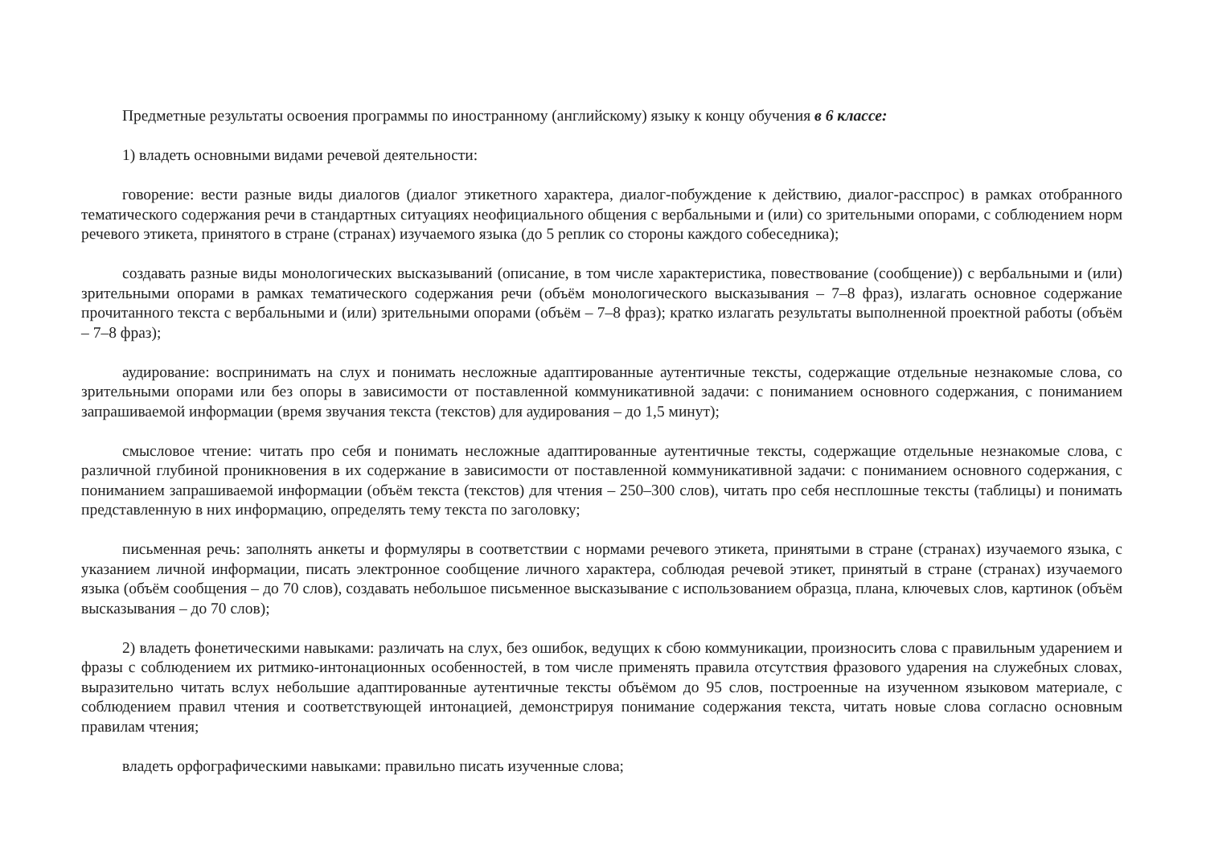Предметные результаты освоения программы по иностранному (английскому) языку к концу обучения в 6 классе:
1) владеть основными видами речевой деятельности:
говорение: вести разные виды диалогов (диалог этикетного характера, диалог-побуждение к действию, диалог-расспрос) в рамках отобранного тематического содержания речи в стандартных ситуациях неофициального общения с вербальными и (или) со зрительными опорами, с соблюдением норм речевого этикета, принятого в стране (странах) изучаемого языка (до 5 реплик со стороны каждого собеседника);
создавать разные виды монологических высказываний (описание, в том числе характеристика, повествование (сообщение)) с вербальными и (или) зрительными опорами в рамках тематического содержания речи (объём монологического высказывания – 7–8 фраз), излагать основное содержание прочитанного текста с вербальными и (или) зрительными опорами (объём – 7–8 фраз); кратко излагать результаты выполненной проектной работы (объём – 7–8 фраз);
аудирование: воспринимать на слух и понимать несложные адаптированные аутентичные тексты, содержащие отдельные незнакомые слова, со зрительными опорами или без опоры в зависимости от поставленной коммуникативной задачи: с пониманием основного содержания, с пониманием запрашиваемой информации (время звучания текста (текстов) для аудирования – до 1,5 минут);
смысловое чтение: читать про себя и понимать несложные адаптированные аутентичные тексты, содержащие отдельные незнакомые слова, с различной глубиной проникновения в их содержание в зависимости от поставленной коммуникативной задачи: с пониманием основного содержания, с пониманием запрашиваемой информации (объём текста (текстов) для чтения – 250–300 слов), читать про себя несплошные тексты (таблицы) и понимать представленную в них информацию, определять тему текста по заголовку;
письменная речь: заполнять анкеты и формуляры в соответствии с нормами речевого этикета, принятыми в стране (странах) изучаемого языка, с указанием личной информации, писать электронное сообщение личного характера, соблюдая речевой этикет, принятый в стране (странах) изучаемого языка (объём сообщения – до 70 слов), создавать небольшое письменное высказывание с использованием образца, плана, ключевых слов, картинок (объём высказывания – до 70 слов);
2) владеть фонетическими навыками: различать на слух, без ошибок, ведущих к сбою коммуникации, произносить слова с правильным ударением и фразы с соблюдением их ритмико-интонационных особенностей, в том числе применять правила отсутствия фразового ударения на служебных словах, выразительно читать вслух небольшие адаптированные аутентичные тексты объёмом до 95 слов, построенные на изученном языковом материале, с соблюдением правил чтения и соответствующей интонацией, демонстрируя понимание содержания текста, читать новые слова согласно основным правилам чтения;
владеть орфографическими навыками: правильно писать изученные слова;